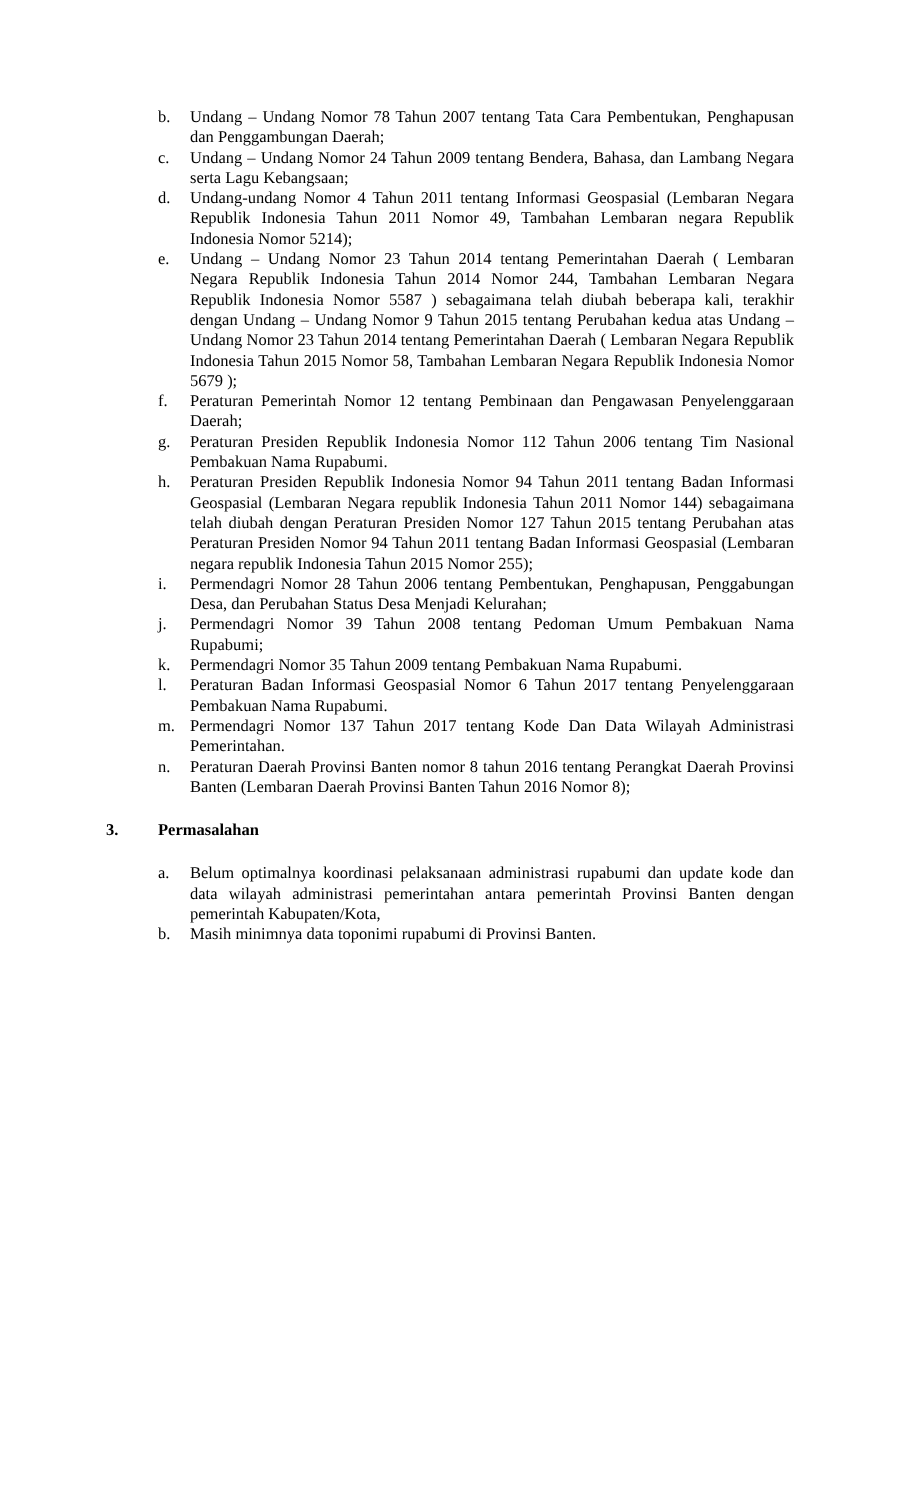b. Undang – Undang Nomor 78 Tahun 2007 tentang Tata Cara Pembentukan, Penghapusan dan Penggambungan Daerah;
c. Undang – Undang Nomor 24 Tahun 2009 tentang Bendera, Bahasa, dan Lambang Negara serta Lagu Kebangsaan;
d. Undang-undang Nomor 4 Tahun 2011 tentang Informasi Geospasial (Lembaran Negara Republik Indonesia Tahun 2011 Nomor 49, Tambahan Lembaran negara Republik Indonesia Nomor 5214);
e. Undang – Undang Nomor 23 Tahun 2014 tentang Pemerintahan Daerah ( Lembaran Negara Republik Indonesia Tahun 2014 Nomor 244, Tambahan Lembaran Negara Republik Indonesia Nomor 5587 ) sebagaimana telah diubah beberapa kali, terakhir dengan Undang – Undang Nomor 9 Tahun 2015 tentang Perubahan kedua atas Undang – Undang Nomor 23 Tahun 2014 tentang Pemerintahan Daerah ( Lembaran Negara Republik Indonesia Tahun 2015 Nomor 58, Tambahan Lembaran Negara Republik Indonesia Nomor 5679 );
f. Peraturan Pemerintah Nomor 12 tentang Pembinaan dan Pengawasan Penyelenggaraan Daerah;
g. Peraturan Presiden Republik Indonesia Nomor 112 Tahun 2006 tentang Tim Nasional Pembakuan Nama Rupabumi.
h. Peraturan Presiden Republik Indonesia Nomor 94 Tahun 2011 tentang Badan Informasi Geospasial (Lembaran Negara republik Indonesia Tahun 2011 Nomor 144) sebagaimana telah diubah dengan Peraturan Presiden Nomor 127 Tahun 2015 tentang Perubahan atas Peraturan Presiden Nomor 94 Tahun 2011 tentang Badan Informasi Geospasial (Lembaran negara republik Indonesia Tahun 2015 Nomor 255);
i. Permendagri Nomor 28 Tahun 2006 tentang Pembentukan, Penghapusan, Penggabungan Desa, dan Perubahan Status Desa Menjadi Kelurahan;
j. Permendagri Nomor 39 Tahun 2008 tentang Pedoman Umum Pembakuan Nama Rupabumi;
k. Permendagri Nomor 35 Tahun 2009 tentang Pembakuan Nama Rupabumi.
l. Peraturan Badan Informasi Geospasial Nomor 6 Tahun 2017 tentang Penyelenggaraan Pembakuan Nama Rupabumi.
m. Permendagri Nomor 137 Tahun 2017 tentang Kode Dan Data Wilayah Administrasi Pemerintahan.
n. Peraturan Daerah Provinsi Banten nomor 8 tahun 2016 tentang Perangkat Daerah Provinsi Banten (Lembaran Daerah Provinsi Banten Tahun 2016 Nomor 8);
3. Permasalahan
a. Belum optimalnya koordinasi pelaksanaan administrasi rupabumi dan update kode dan data wilayah administrasi pemerintahan antara pemerintah Provinsi Banten dengan pemerintah Kabupaten/Kota,
b. Masih minimnya data toponimi rupabumi di Provinsi Banten.